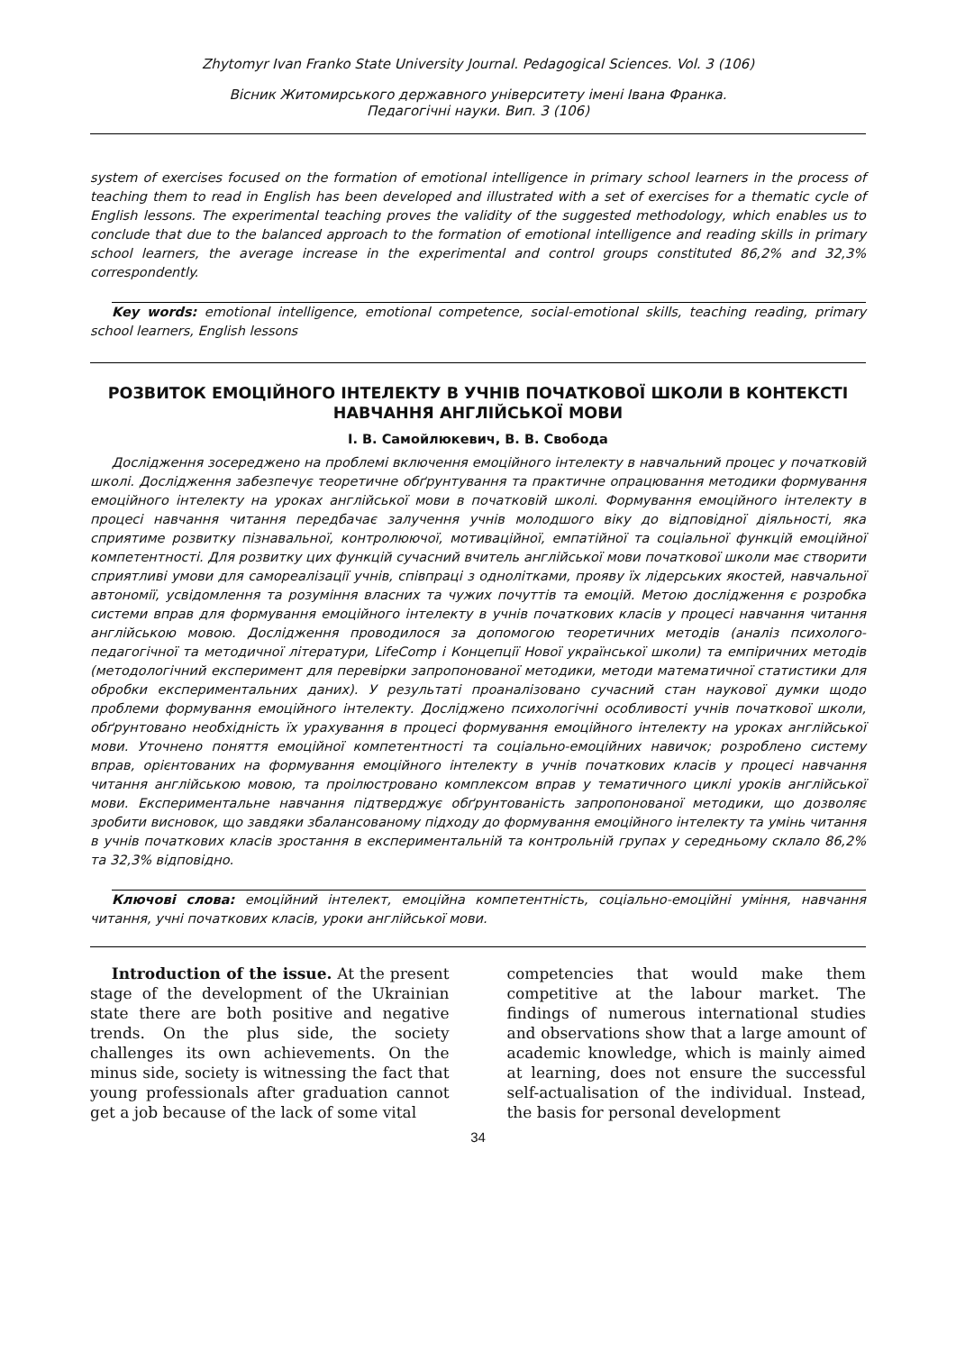Zhytomyr Ivan Franko State University Journal. Pedagogical Sciences. Vol. 3 (106)
Вісник Житомирського державного університету імені Івана Франка.
Педагогічні науки. Вип. 3 (106)
system of exercises focused on the formation of emotional intelligence in primary school learners in the process of teaching them to read in English has been developed and illustrated with a set of exercises for a thematic cycle of English lessons. The experimental teaching proves the validity of the suggested methodology, which enables us to conclude that due to the balanced approach to the formation of emotional intelligence and reading skills in primary school learners, the average increase in the experimental and control groups constituted 86,2% and 32,3% correspondently.
Key words: emotional intelligence, emotional competence, social-emotional skills, teaching reading, primary school learners, English lessons
РОЗВИТОК ЕМОЦІЙНОГО ІНТЕЛЕКТУ В УЧНІВ ПОЧАТКОВОЇ ШКОЛИ В КОНТЕКСТІ НАВЧАННЯ АНГЛІЙСЬКОЇ МОВИ
І. В. Самойлюкевич, В. В. Свобода
Дослідження зосереджено на проблемі включення емоційного інтелекту в навчальний процес у початковій школі. Дослідження забезпечує теоретичне обґрунтування та практичне опрацювання методики формування емоційного інтелекту на уроках англійської мови в початковій школі. Формування емоційного інтелекту в процесі навчання читання передбачає залучення учнів молодшого віку до відповідної діяльності, яка сприятиме розвитку пізнавальної, контролюючої, мотиваційної, емпатійної та соціальної функцій емоційної компетентності. Для розвитку цих функцій сучасний вчитель англійської мови початкової школи має створити сприятливі умови для самореалізації учнів, співпраці з однолітками, прояву їх лідерських якостей, навчальної автономії, усвідомлення та розуміння власних та чужих почуттів та емоцій. Метою дослідження є розробка системи вправ для формування емоційного інтелекту в учнів початкових класів у процесі навчання читання англійською мовою. Дослідження проводилося за допомогою теоретичних методів (аналіз психолого-педагогічної та методичної літератури, LifeComp і Концепції Нової української школи) та емпіричних методів (методологічний експеримент для перевірки запропонованої методики, методи математичної статистики для обробки експериментальних даних). У результаті проаналізовано сучасний стан наукової думки щодо проблеми формування емоційного інтелекту. Досліджено психологічні особливості учнів початкової школи, обґрунтовано необхідність їх урахування в процесі формування емоційного інтелекту на уроках англійської мови. Уточнено поняття емоційної компетентності та соціально-емоційних навичок; розроблено систему вправ, орієнтованих на формування емоційного інтелекту в учнів початкових класів у процесі навчання читання англійською мовою, та проілюстровано комплексом вправ у тематичного циклі уроків англійської мови. Експериментальне навчання підтверджує обґрунтованість запропонованої методики, що дозволяє зробити висновок, що завдяки збалансованому підходу до формування емоційного інтелекту та умінь читання в учнів початкових класів зростання в експериментальній та контрольній групах у середньому склало 86,2% та 32,3% відповідно.
Ключові слова: емоційний інтелект, емоційна компетентність, соціально-емоційні уміння, навчання читання, учні початкових класів, уроки англійської мови.
Introduction of the issue. At the present stage of the development of the Ukrainian state there are both positive and negative trends. On the plus side, the society challenges its own achievements. On the minus side, society is witnessing the fact that young professionals after graduation cannot get a job because of the lack of some vital
competencies that would make them competitive at the labour market. The findings of numerous international studies and observations show that a large amount of academic knowledge, which is mainly aimed at learning, does not ensure the successful self-actualisation of the individual. Instead, the basis for personal development
34